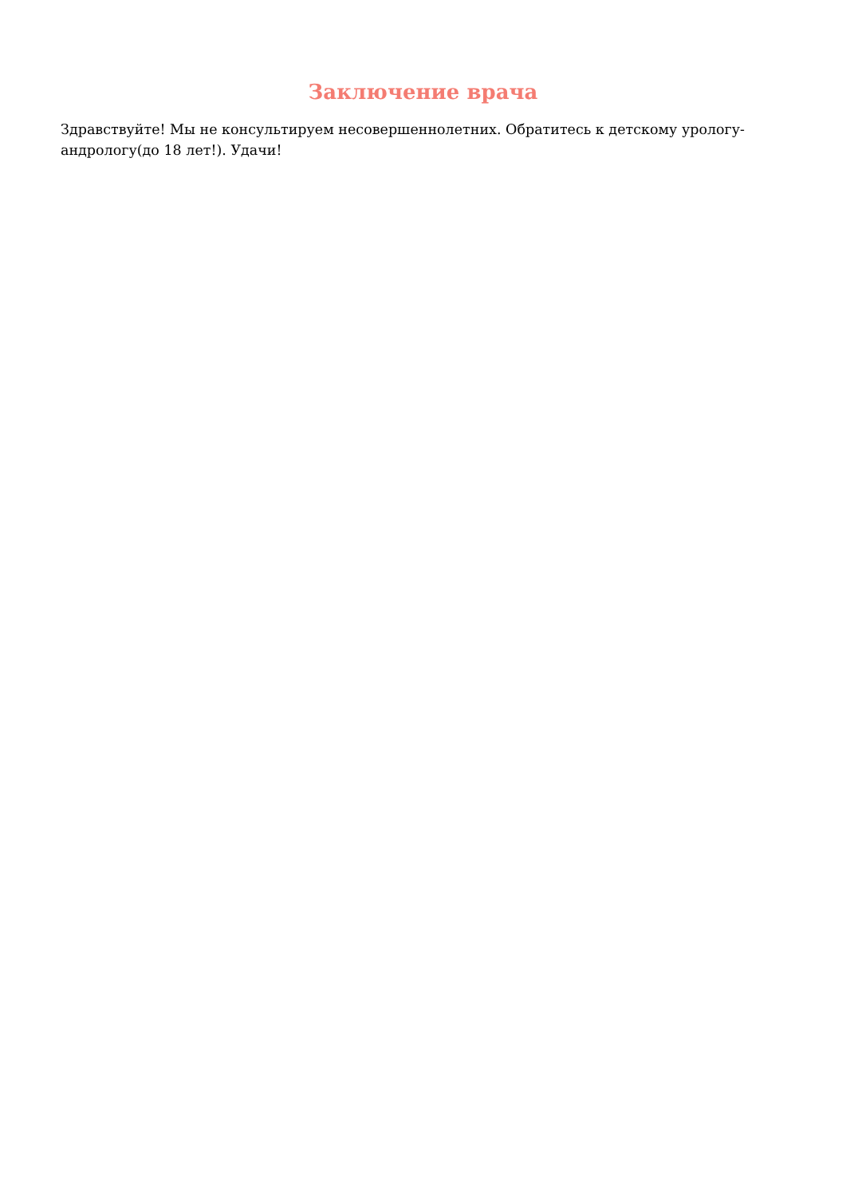Заключение врача
Здравствуйте! Мы не консультируем несовершеннолетних. Обратитесь к детскому урологу-андрологу(до 18 лет!). Удачи!